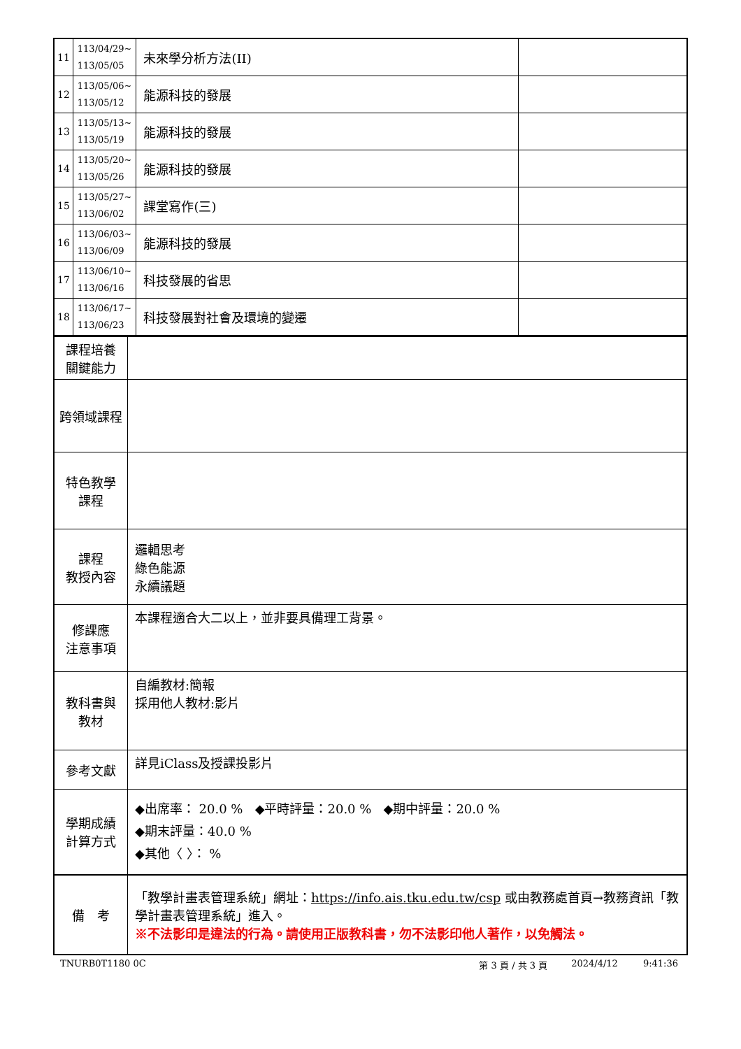| 11 | 113/04/29~ 113/05/05 | 未來學分析方法(II) | |
| 12 | 113/05/06~ 113/05/12 | 能源科技的發展 | |
| 13 | 113/05/13~ 113/05/19 | 能源科技的發展 | |
| 14 | 113/05/20~ 113/05/26 | 能源科技的發展 | |
| 15 | 113/05/27~ 113/06/02 | 課堂寫作(三) | |
| 16 | 113/06/03~ 113/06/09 | 能源科技的發展 | |
| 17 | 113/06/10~ 113/06/16 | 科技發展的省思 | |
| 18 | 113/06/17~ 113/06/23 | 科技發展對社會及環境的變遷 | |
| 課程培養 關鍵能力 | |
| 跨領域課程 | |
| 特色教學 課程 | |
| 課程 教授內容 | 邏輯思考 綠色能源 永續議題 |
| 修課應 注意事項 | 本課程適合大二以上，並非要具備理工背景。 |
| 教科書與 教材 | 自編教材:簡報 採用他人教材:影片 |
| 參考文獻 | 詳見iClass及授課投影片 |
| 學期成績 計算方式 | ◆出席率： 20.0 % ◆平時評量：20.0 % ◆期中評量：20.0 % ◆期末評量：40.0 % ◆其他〈 〉： % |
| 備 考 | 「教學計畫表管理系統」網址： https://info.ais.tku.edu.tw/csp 或由教務處首頁→教務資訊「教學計畫表管理系統」進入。 ※不法影印是違法的行為。請使用正版教科書，勿不法影印他人著作，以免觸法。 |
TNURB0T1180 0C 第 3 頁 / 共 3 頁 2024/4/12 9:41:36